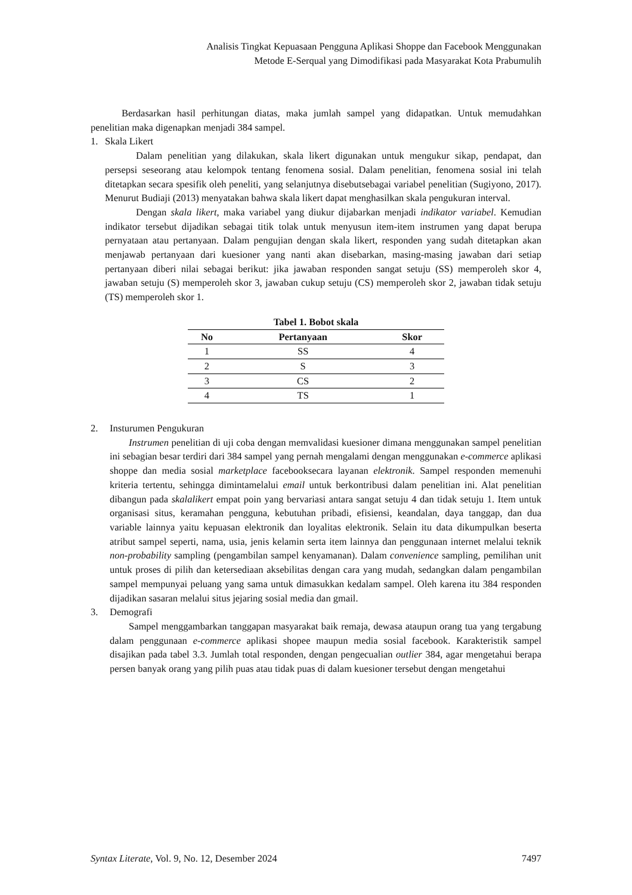Analisis Tingkat Kepuasaan Pengguna Aplikasi Shoppe dan Facebook Menggunakan
Metode E-Serqual yang Dimodifikasi pada Masyarakat Kota Prabumulih
Berdasarkan hasil perhitungan diatas, maka jumlah sampel yang didapatkan. Untuk memudahkan penelitian maka digenapkan menjadi 384 sampel.
1. Skala Likert
Dalam penelitian yang dilakukan, skala likert digunakan untuk mengukur sikap, pendapat, dan persepsi seseorang atau kelompok tentang fenomena sosial. Dalam penelitian, fenomena sosial ini telah ditetapkan secara spesifik oleh peneliti, yang selanjutnya disebutsebagai variabel penelitian (Sugiyono, 2017). Menurut Budiaji (2013) menyatakan bahwa skala likert dapat menghasilkan skala pengukuran interval.
Dengan skala likert, maka variabel yang diukur dijabarkan menjadi indikator variabel. Kemudian indikator tersebut dijadikan sebagai titik tolak untuk menyusun item-item instrumen yang dapat berupa pernyataan atau pertanyaan. Dalam pengujian dengan skala likert, responden yang sudah ditetapkan akan menjawab pertanyaan dari kuesioner yang nanti akan disebarkan, masing-masing jawaban dari setiap pertanyaan diberi nilai sebagai berikut: jika jawaban responden sangat setuju (SS) memperoleh skor 4, jawaban setuju (S) memperoleh skor 3, jawaban cukup setuju (CS) memperoleh skor 2, jawaban tidak setuju (TS) memperoleh skor 1.
Tabel 1. Bobot skala
| No | Pertanyaan | Skor |
| --- | --- | --- |
| 1 | SS | 4 |
| 2 | S | 3 |
| 3 | CS | 2 |
| 4 | TS | 1 |
2. Insturumen Pengukuran
Instrumen penelitian di uji coba dengan memvalidasi kuesioner dimana menggunakan sampel penelitian ini sebagian besar terdiri dari 384 sampel yang pernah mengalami dengan menggunakan e-commerce aplikasi shoppe dan media sosial marketplace facebooksecara layanan elektronik. Sampel responden memenuhi kriteria tertentu, sehingga dimintamelalui email untuk berkontribusi dalam penelitian ini. Alat penelitian dibangun pada skalalikert empat poin yang bervariasi antara sangat setuju 4 dan tidak setuju 1. Item untuk organisasi situs, keramahan pengguna, kebutuhan pribadi, efisiensi, keandalan, daya tanggap, dan dua variable lainnya yaitu kepuasan elektronik dan loyalitas elektronik. Selain itu data dikumpulkan beserta atribut sampel seperti, nama, usia, jenis kelamin serta item lainnya dan penggunaan internet melalui teknik non-probability sampling (pengambilan sampel kenyamanan). Dalam convenience sampling, pemilihan unit untuk proses di pilih dan ketersediaan aksebilitas dengan cara yang mudah, sedangkan dalam pengambilan sampel mempunyai peluang yang sama untuk dimasukkan kedalam sampel. Oleh karena itu 384 responden dijadikan sasaran melalui situs jejaring sosial media dan gmail.
3. Demografi
Sampel menggambarkan tanggapan masyarakat baik remaja, dewasa ataupun orang tua yang tergabung dalam penggunaan e-commerce aplikasi shopee maupun media sosial facebook. Karakteristik sampel disajikan pada tabel 3.3. Jumlah total responden, dengan pengecualian outlier 384, agar mengetahui berapa persen banyak orang yang pilih puas atau tidak puas di dalam kuesioner tersebut dengan mengetahui
Syntax Literate, Vol. 9, No. 12, Desember 2024 7497